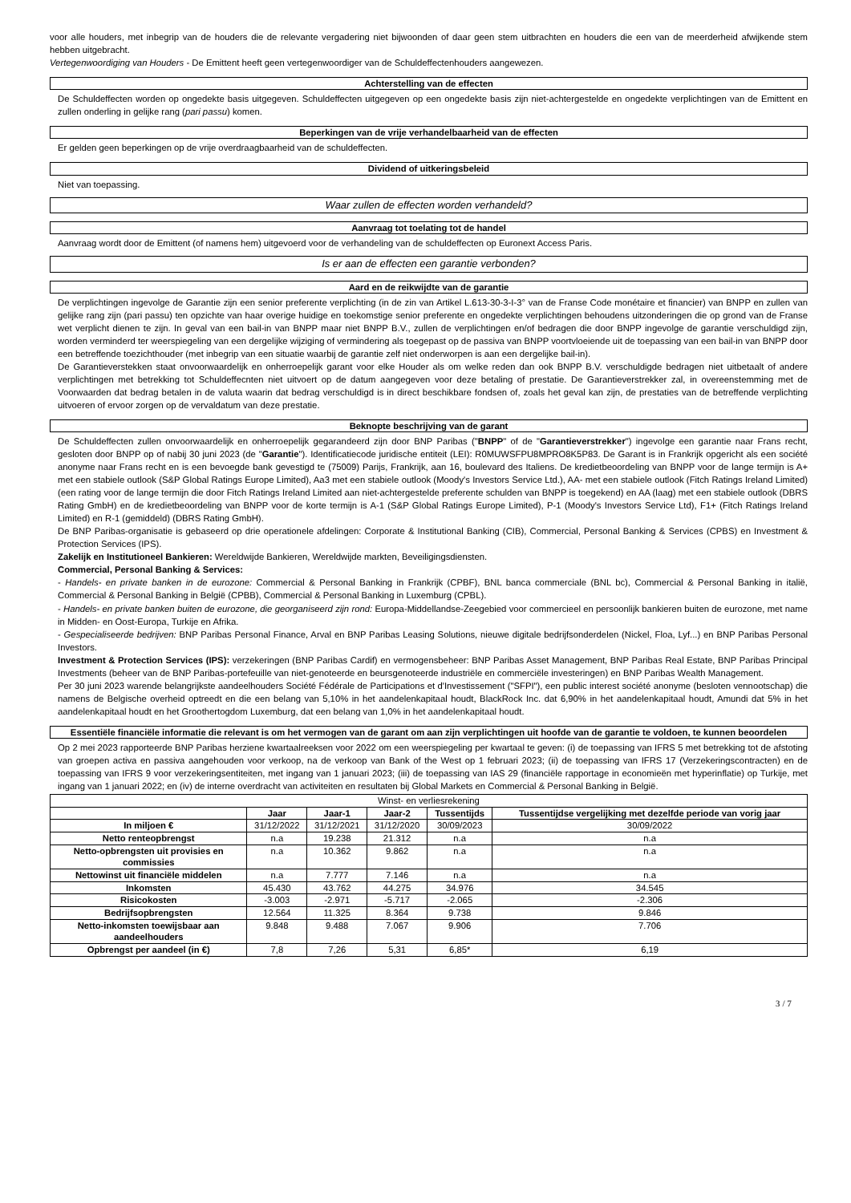voor alle houders, met inbegrip van de houders die de relevante vergadering niet bijwoonden of daar geen stem uitbrachten en houders die een van de meerderheid afwijkende stem hebben uitgebracht.
Vertegenwoordiging van Houders - De Emittent heeft geen vertegenwoordiger van de Schuldeffectenhouders aangewezen.
Achterstelling van de effecten
De Schuldeffecten worden op ongedekte basis uitgegeven. Schuldeffecten uitgegeven op een ongedekte basis zijn niet-achtergestelde en ongedekte verplichtingen van de Emittent en zullen onderling in gelijke rang (pari passu) komen.
Beperkingen van de vrije verhandelbaarheid van de effecten
Er gelden geen beperkingen op de vrije overdraagbaarheid van de schuldeffecten.
Dividend of uitkeringsbeleid
Niet van toepassing.
Waar zullen de effecten worden verhandeld?
Aanvraag tot toelating tot de handel
Aanvraag wordt door de Emittent (of namens hem) uitgevoerd voor de verhandeling van de schuldeffecten op Euronext Access Paris.
Is er aan de effecten een garantie verbonden?
Aard en de reikwijdte van de garantie
De verplichtingen ingevolge de Garantie zijn een senior preferente verplichting (in de zin van Artikel L.613-30-3-I-3° van de Franse Code monétaire et financier) van BNPP en zullen van gelijke rang zijn (pari passu) ten opzichte van haar overige huidige en toekomstige senior preferente en ongedekte verplichtingen behoudens uitzonderingen die op grond van de Franse wet verplicht dienen te zijn. In geval van een bail-in van BNPP maar niet BNPP B.V., zullen de verplichtingen en/of bedragen die door BNPP ingevolge de garantie verschuldigd zijn, worden verminderd ter weerspiegeling van een dergelijke wijziging of vermindering als toegepast op de passiva van BNPP voortvloeiende uit de toepassing van een bail-in van BNPP door een betreffende toezichthouder (met inbegrip van een situatie waarbij de garantie zelf niet onderworpen is aan een dergelijke bail-in).
De Garantieverstekken staat onvoorwaardelijk en onherroepelijk garant voor elke Houder als om welke reden dan ook BNPP B.V. verschuldigde bedragen niet uitbetaalt of andere verplichtingen met betrekking tot Schuldeffecnten niet uitvoert op de datum aangegeven voor deze betaling of prestatie. De Garantieverstrekker zal, in overeenstemming met de Voorwaarden dat bedrag betalen in de valuta waarin dat bedrag verschuldigd is in direct beschikbare fondsen of, zoals het geval kan zijn, de prestaties van de betreffende verplichting uitvoeren of ervoor zorgen op de vervaldatum van deze prestatie.
Beknopte beschrijving van de garant
De Schuldeffecten zullen onvoorwaardelijk en onherroepelijk gegarandeerd zijn door BNP Paribas ("BNPP" of de "Garantieverstrekker") ingevolge een garantie naar Frans recht, gesloten door BNPP op of nabij 30 juni 2023 (de "Garantie"). Identificatiecode juridische entiteit (LEI): R0MUWSFPU8MPRO8K5P83. De Garant is in Frankrijk opgericht als een société anonyme naar Frans recht en is een bevoegde bank gevestigd te (75009) Parijs, Frankrijk, aan 16, boulevard des Italiens. De kredietbeoordeling van BNPP voor de lange termijn is A+ met een stabiele outlook (S&P Global Ratings Europe Limited), Aa3 met een stabiele outlook (Moody's Investors Service Ltd.), AA- met een stabiele outlook (Fitch Ratings Ireland Limited) (een rating voor de lange termijn die door Fitch Ratings Ireland Limited aan niet-achtergestelde preferente schulden van BNPP is toegekend) en AA (laag) met een stabiele outlook (DBRS Rating GmbH) en de kredietbeoordeling van BNPP voor de korte termijn is A-1 (S&P Global Ratings Europe Limited), P-1 (Moody's Investors Service Ltd), F1+ (Fitch Ratings Ireland Limited) en R-1 (gemiddeld) (DBRS Rating GmbH).
De BNP Paribas-organisatie is gebaseerd op drie operationele afdelingen: Corporate & Institutional Banking (CIB), Commercial, Personal Banking & Services (CPBS) en Investment & Protection Services (IPS).
Zakelijk en Institutioneel Bankieren: Wereldwijde Bankieren, Wereldwijde markten, Beveiligingsdiensten.
Commercial, Personal Banking & Services:
- Handels- en private banken in de eurozone: Commercial & Personal Banking in Frankrijk (CPBF), BNL banca commerciale (BNL bc), Commercial & Personal Banking in italië, Commercial & Personal Banking in België (CPBB), Commercial & Personal Banking in Luxemburg (CPBL).
- Handels- en private banken buiten de eurozone, die georganiseerd zijn rond: Europa-Middellandse-Zeegebied voor commercieel en persoonlijk bankieren buiten de eurozone, met name in Midden- en Oost-Europa, Turkije en Afrika.
- Gespecialiseerde bedrijven: BNP Paribas Personal Finance, Arval en BNP Paribas Leasing Solutions, nieuwe digitale bedrijfsonderdelen (Nickel, Floa, Lyf...) en BNP Paribas Personal Investors.
Investment & Protection Services (IPS): verzekeringen (BNP Paribas Cardif) en vermogensbeheer: BNP Paribas Asset Management, BNP Paribas Real Estate, BNP Paribas Principal Investments (beheer van de BNP Paribas-portefeuille van niet-genoteerde en beursgenoteerde industriële en commerciële investeringen) en BNP Paribas Wealth Management.
Per 30 juni 2023 warende belangrijkste aandeelhouders Société Fédérale de Participations et d'Investissement ("SFPI"), een public interest société anonyme (besloten vennootschap) die namens de Belgische overheid optreedt en die een belang van 5,10% in het aandelenkapitaal houdt, BlackRock Inc. dat 6,90% in het aandelenkapitaal houdt, Amundi dat 5% in het aandelenkapitaal houdt en het Groothertogdom Luxemburg, dat een belang van 1,0% in het aandelenkapitaal houdt.
Essentiële financiële informatie die relevant is om het vermogen van de garant om aan zijn verplichtingen uit hoofde van de garantie te voldoen, te kunnen beoordelen
Op 2 mei 2023 rapporteerde BNP Paribas herziene kwartaalreeksen voor 2022 om een weerspiegeling per kwartaal te geven: (i) de toepassing van IFRS 5 met betrekking tot de afstoting van groepen activa en passiva aangehouden voor verkoop, na de verkoop van Bank of the West op 1 februari 2023; (ii) de toepassing van IFRS 17 (Verzekeringscontracten) en de toepassing van IFRS 9 voor verzekeringsentiteiten, met ingang van 1 januari 2023; (iii) de toepassing van IAS 29 (financiële rapportage in economieën met hyperinflatie) op Turkije, met ingang van 1 januari 2022; en (iv) de interne overdracht van activiteiten en resultaten bij Global Markets en Commercial & Personal Banking in België.
| Winst- en verliesrekening | | | | | |
| --- | --- | --- | --- | --- | --- |
| | Jaar | Jaar-1 | Jaar-2 | Tussentijds | Tussentijdse vergelijking met dezelfde periode van vorig jaar |
| In miljoen € | 31/12/2022 | 31/12/2021 | 31/12/2020 | 30/09/2023 | 30/09/2022 |
| Netto renteopbrengst | n.a | 19.238 | 21.312 | n.a | n.a |
| Netto-opbrengsten uit provisies en commissies | n.a | 10.362 | 9.862 | n.a | n.a |
| Nettowinst uit financiële middelen | n.a | 7.777 | 7.146 | n.a | n.a |
| Inkomsten | 45.430 | 43.762 | 44.275 | 34.976 | 34.545 |
| Risicokosten | -3.003 | -2.971 | -5.717 | -2.065 | -2.306 |
| Bedrijfsopbrengsten | 12.564 | 11.325 | 8.364 | 9.738 | 9.846 |
| Netto-inkomsten toewijsbaar aan aandeelhouders | 9.848 | 9.488 | 7.067 | 9.906 | 7.706 |
| Opbrengst per aandeel (in €) | 7,8 | 7,26 | 5,31 | 6,85* | 6,19 |
3 / 7